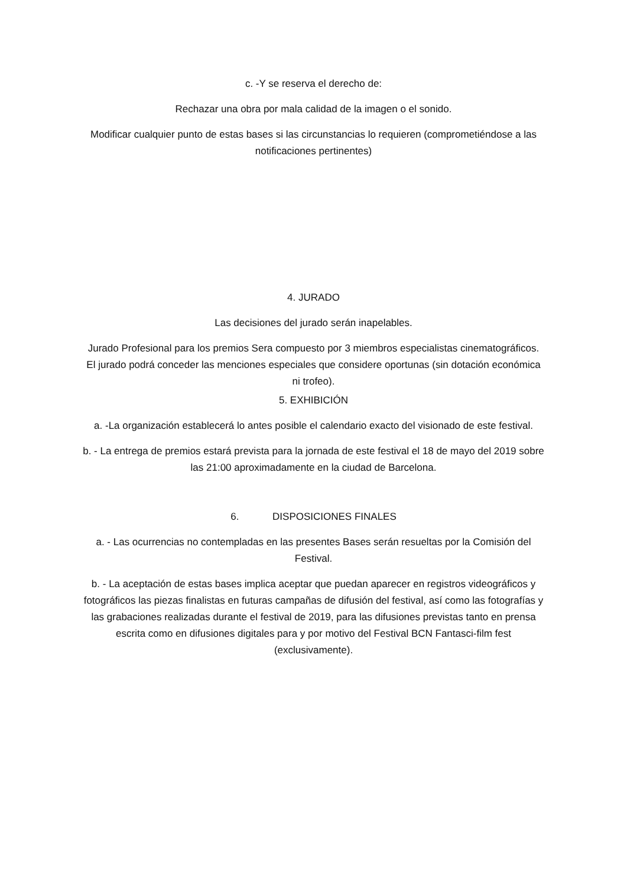c. -Y se reserva el derecho de:
Rechazar una obra por mala calidad de la imagen o el sonido.
Modificar cualquier punto de estas bases si las circunstancias lo requieren (comprometiéndose a las notificaciones pertinentes)
4. JURADO
Las decisiones del jurado serán inapelables.
Jurado Profesional para los premios Sera compuesto por 3 miembros especialistas cinematográficos. El jurado podrá conceder las menciones especiales que considere oportunas (sin dotación económica ni trofeo).
5. EXHIBICIÓN
a. -La organización establecerá lo antes posible el calendario exacto del visionado de este festival.
b. - La entrega de premios estará prevista para la jornada de este festival el 18 de mayo del 2019 sobre las 21:00 aproximadamente en la ciudad de Barcelona.
6. DISPOSICIONES FINALES
a. - Las ocurrencias no contempladas en las presentes Bases serán resueltas por la Comisión del Festival.
b. - La aceptación de estas bases implica aceptar que puedan aparecer en registros videográficos y fotográficos las piezas finalistas en futuras campañas de difusión del festival, así como las fotografías y las grabaciones realizadas durante el festival de 2019, para las difusiones previstas tanto en prensa escrita como en difusiones digitales para y por motivo del Festival BCN Fantasci-film fest (exclusivamente).